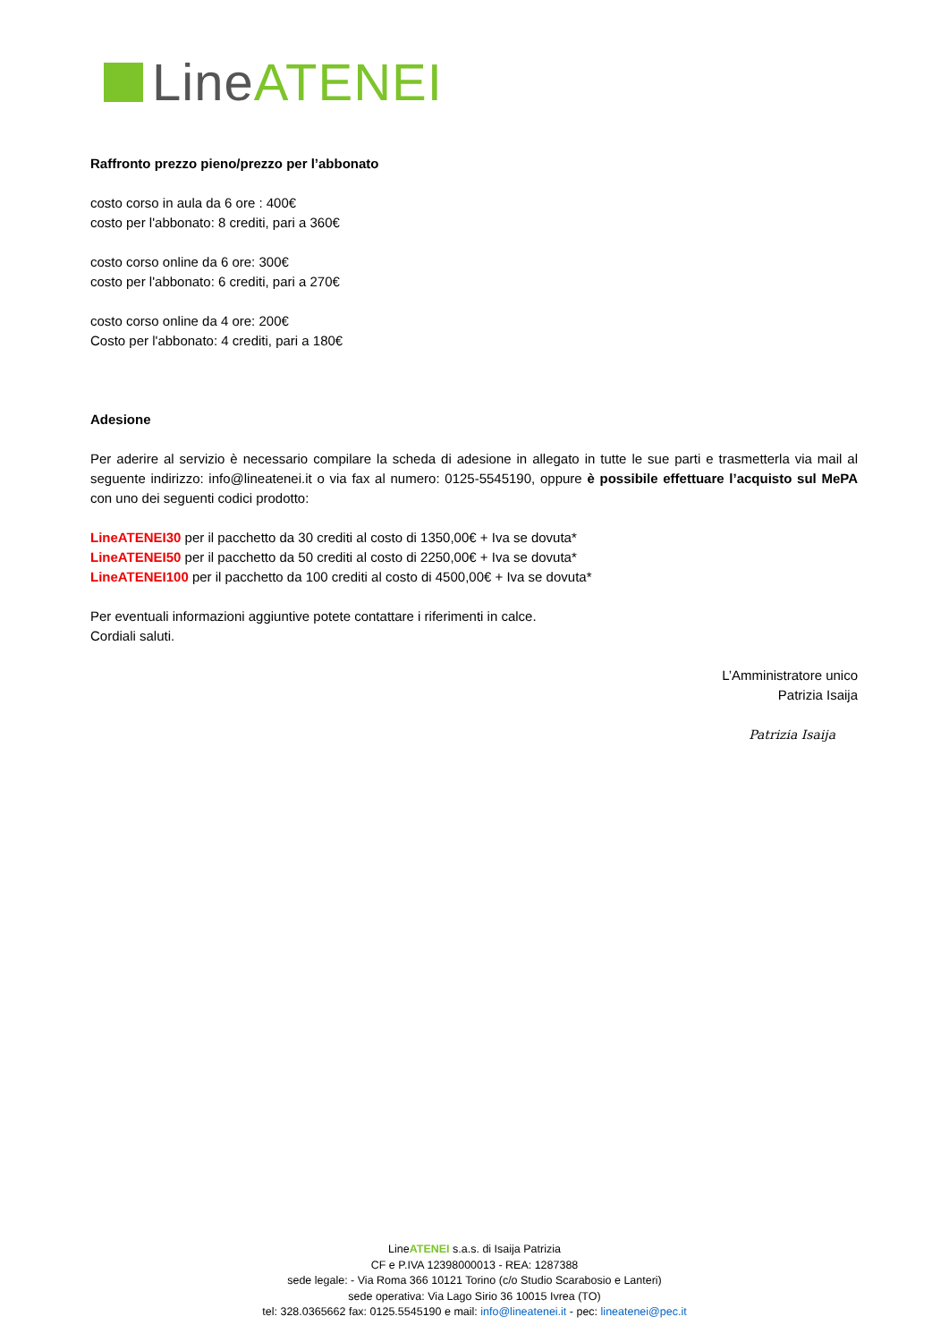Line ATENEI
Raffronto prezzo pieno/prezzo per l’abbonato
costo corso in aula da 6 ore : 400€
costo per l'abbonato: 8 crediti, pari a 360€
costo corso online da 6 ore: 300€
costo per l'abbonato: 6 crediti, pari a 270€
costo corso online da 4 ore: 200€
Costo per l'abbonato: 4 crediti, pari a 180€
Adesione
Per aderire al servizio è necessario compilare la scheda di adesione in allegato in tutte le sue parti e trasmetterla via mail al seguente indirizzo: info@lineatenei.it o via fax al numero: 0125-5545190, oppure è possibile effettuare l’acquisto sul MePA con uno dei seguenti codici prodotto:
LineATENEI30 per il pacchetto da 30 crediti al costo di 1350,00€ + Iva se dovuta*
LineATENEI50 per il pacchetto da 50 crediti al costo di 2250,00€ + Iva se dovuta*
LineATENEI100 per il pacchetto da 100 crediti al costo di 4500,00€ + Iva se dovuta*
Per eventuali informazioni aggiuntive potete contattare i riferimenti in calce.
Cordiali saluti.
L’Amministratore unico
Patrizia Isaija
Patrizia Isaija
LineATENEI s.a.s. di Isaija Patrizia
CF e P.IVA 12398000013 - REA: 1287388
sede legale: - Via Roma 366 10121 Torino (c/o Studio Scarabosio e Lanteri)
sede operativa: Via Lago Sirio 36 10015 Ivrea (TO)
tel: 328.0365662 fax: 0125.5545190 e mail: info@lineatenei.it - pec: lineatenei@pec.it